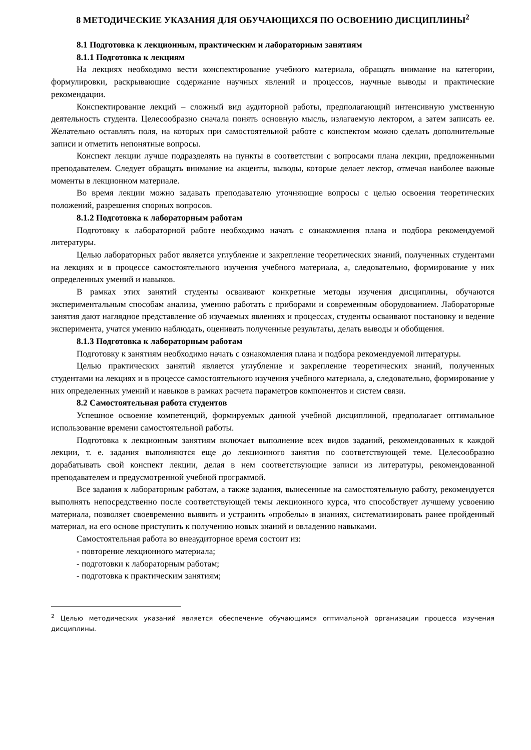8 МЕТОДИЧЕСКИЕ УКАЗАНИЯ ДЛЯ ОБУЧАЮЩИХСЯ ПО ОСВОЕНИЮ ДИСЦИПЛИНЫ<sup>2</sup>
8.1 Подготовка к лекционным, практическим и лабораторным занятиям
8.1.1 Подготовка к лекциям
На лекциях необходимо вести конспектирование учебного материала, обращать внимание на категории, формулировки, раскрывающие содержание научных явлений и процессов, научные выводы и практические рекомендации.
Конспектирование лекций – сложный вид аудиторной работы, предполагающий интенсивную умственную деятельность студента. Целесообразно сначала понять основную мысль, излагаемую лектором, а затем записать ее. Желательно оставлять поля, на которых при самостоятельной работе с конспектом можно сделать дополнительные записи и отметить непонятные вопросы.
Конспект лекции лучше подразделять на пункты в соответствии с вопросами плана лекции, предложенными преподавателем. Следует обращать внимание на акценты, выводы, которые делает лектор, отмечая наиболее важные моменты в лекционном материале.
Во время лекции можно задавать преподавателю уточняющие вопросы с целью освоения теоретических положений, разрешения спорных вопросов.
8.1.2 Подготовка к лабораторным работам
Подготовку к лабораторной работе необходимо начать с ознакомления плана и подбора рекомендуемой литературы.
Целью лабораторных работ является углубление и закрепление теоретических знаний, полученных студентами на лекциях и в процессе самостоятельного изучения учебного материала, а, следовательно, формирование у них определенных умений и навыков.
В рамках этих занятий студенты осваивают конкретные методы изучения дисциплины, обучаются экспериментальным способам анализа, умению работать с приборами и современным оборудованием. Лабораторные занятия дают наглядное представление об изучаемых явлениях и процессах, студенты осваивают постановку и ведение эксперимента, учатся умению наблюдать, оценивать полученные результаты, делать выводы и обобщения.
8.1.3 Подготовка к лабораторным работам
Подготовку к занятиям необходимо начать с ознакомления плана и подбора рекомендуемой литературы.
Целью практических занятий является углубление и закрепление теоретических знаний, полученных студентами на лекциях и в процессе самостоятельного изучения учебного материала, а, следовательно, формирование у них определенных умений и навыков в рамках расчета параметров компонентов и систем связи.
8.2 Самостоятельная работа студентов
Успешное освоение компетенций, формируемых данной учебной дисциплиной, предполагает оптимальное использование времени самостоятельной работы.
Подготовка к лекционным занятиям включает выполнение всех видов заданий, рекомендованных к каждой лекции, т. е. задания выполняются еще до лекционного занятия по соответствующей теме. Целесообразно дорабатывать свой конспект лекции, делая в нем соответствующие записи из литературы, рекомендованной преподавателем и предусмотренной учебной программой.
Все задания к лабораторным работам, а также задания, вынесенные на самостоятельную работу, рекомендуется выполнять непосредственно после соответствующей темы лекционного курса, что способствует лучшему усвоению материала, позволяет своевременно выявить и устранить «пробелы» в знаниях, систематизировать ранее пройденный материал, на его основе приступить к получению новых знаний и овладению навыками.
Самостоятельная работа во внеаудиторное время состоит из:
- повторение лекционного материала;
- подготовки к лабораторным работам;
- подготовка к практическим занятиям;
<sup>2</sup> Целью методических указаний является обеспечение обучающимся оптимальной организации процесса изучения дисциплины.